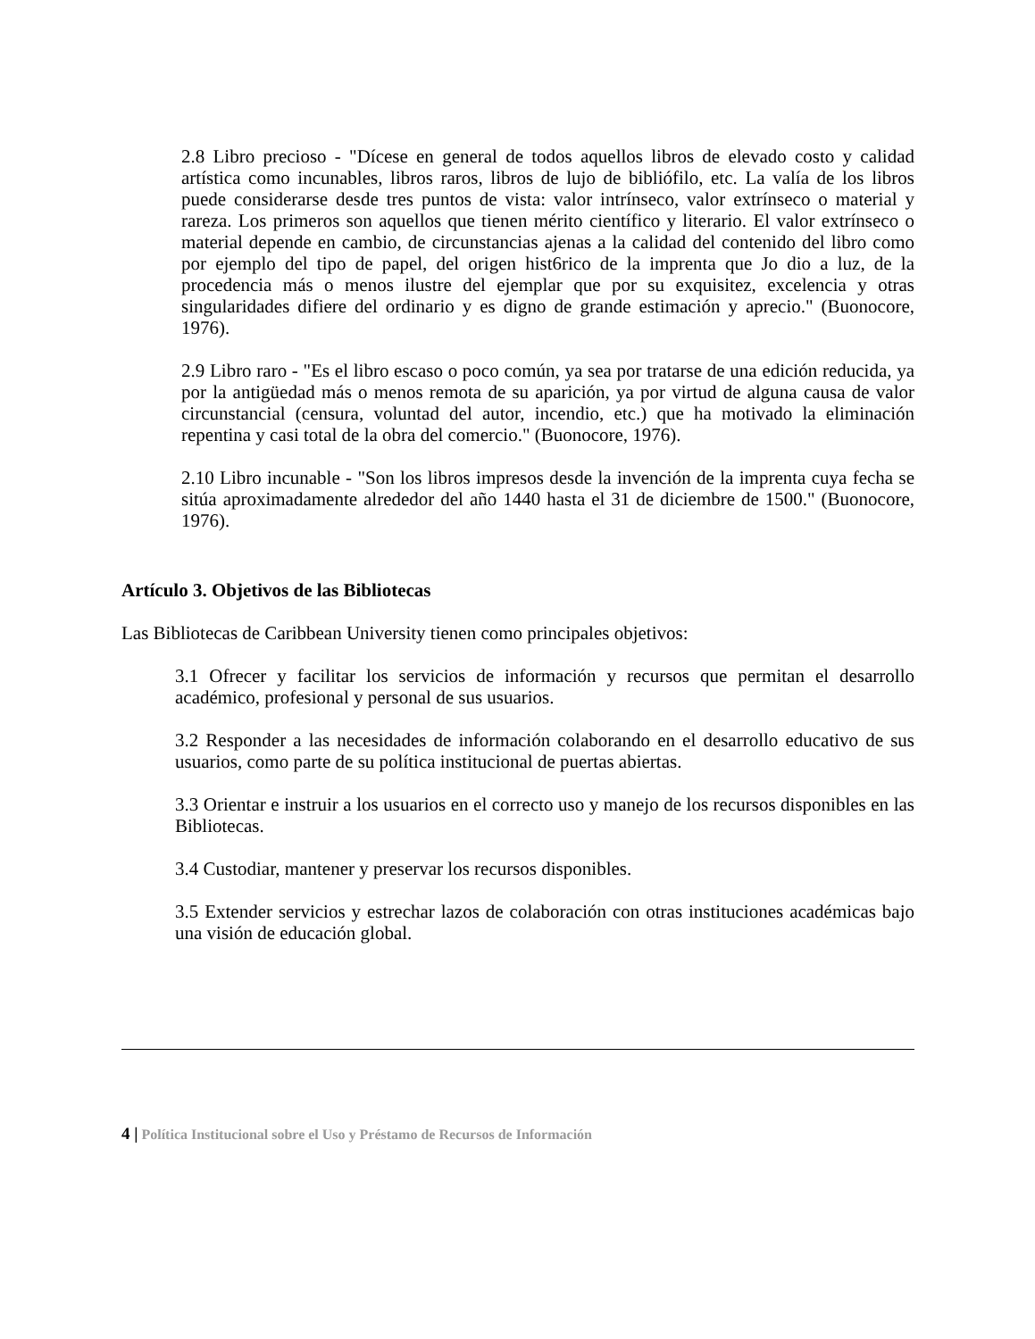2.8 Libro precioso - "Dícese en general de todos aquellos libros de elevado costo y calidad artística como incunables, libros raros, libros de lujo de bibliófilo, etc. La valía de los libros puede considerarse desde tres puntos de vista: valor intrínseco, valor extrínseco o material y rareza. Los primeros son aquellos que tienen mérito científico y literario. El valor extrínseco o material depende en cambio, de circunstancias ajenas a la calidad del contenido del libro como por ejemplo del tipo de papel, del origen hist6rico de la imprenta que Jo dio a luz, de la procedencia más o menos ilustre del ejemplar que por su exquisitez, excelencia y otras singularidades difiere del ordinario y es digno de grande estimación y aprecio." (Buonocore, 1976).
2.9 Libro raro - "Es el libro escaso o poco común, ya sea por tratarse de una edición reducida, ya por la antigüedad más o menos remota de su aparición, ya por virtud de alguna causa de valor circunstancial (censura, voluntad del autor, incendio, etc.) que ha motivado la eliminación repentina y casi total de la obra del comercio." (Buonocore, 1976).
2.10 Libro incunable - "Son los libros impresos desde la invención de la imprenta cuya fecha se sitúa aproximadamente alrededor del año 1440 hasta el 31 de diciembre de 1500." (Buonocore, 1976).
Artículo 3. Objetivos de las Bibliotecas
Las Bibliotecas de Caribbean University tienen como principales objetivos:
3.1 Ofrecer y facilitar los servicios de información y recursos que permitan el desarrollo académico, profesional y personal de sus usuarios.
3.2 Responder a las necesidades de información colaborando en el desarrollo educativo de sus usuarios, como parte de su política institucional de puertas abiertas.
3.3 Orientar e instruir a los usuarios en el correcto uso y manejo de los recursos disponibles en las Bibliotecas.
3.4 Custodiar, mantener y preservar los recursos disponibles.
3.5 Extender servicios y estrechar lazos de colaboración con otras instituciones académicas bajo una visión de educación global.
4 | Política Institucional sobre el Uso y Préstamo de Recursos de Información